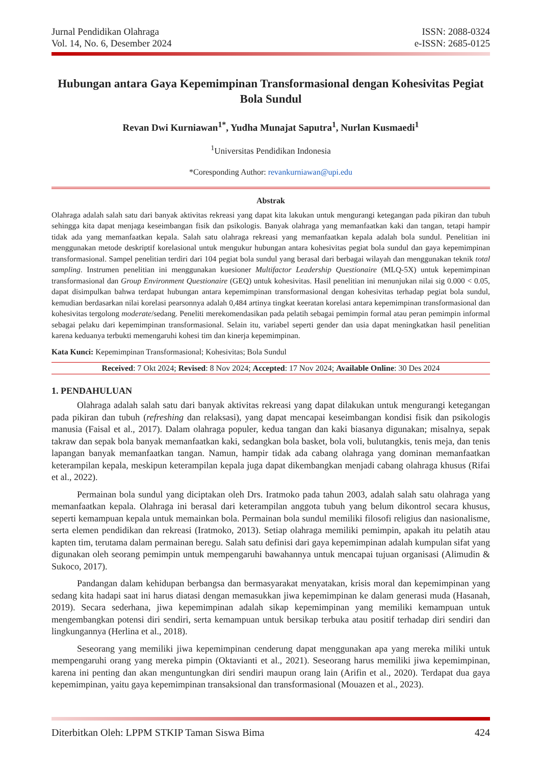Jurnal Pendidikan Olahraga
Vol. 14, No. 6, Desember 2024
ISSN: 2088-0324
e-ISSN: 2685-0125
Hubungan antara Gaya Kepemimpinan Transformasional dengan Kohesivitas Pegiat Bola Sundul
Revan Dwi Kurniawan<sup>1*</sup>, Yudha Munajat Saputra<sup>1</sup>, Nurlan Kusmaedi<sup>1</sup>
<sup>1</sup> Universitas Pendidikan Indonesia
*Coresponding Author: revankurniawan@upi.edu
Abstrak
Olahraga adalah salah satu dari banyak aktivitas rekreasi yang dapat kita lakukan untuk mengurangi ketegangan pada pikiran dan tubuh sehingga kita dapat menjaga keseimbangan fisik dan psikologis. Banyak olahraga yang memanfaatkan kaki dan tangan, tetapi hampir tidak ada yang memanfaatkan kepala. Salah satu olahraga rekreasi yang memanfaatkan kepala adalah bola sundul. Penelitian ini menggunakan metode deskriptif korelasional untuk mengukur hubungan antara kohesivitas pegiat bola sundul dan gaya kepemimpinan transformasional. Sampel penelitian terdiri dari 104 pegiat bola sundul yang berasal dari berbagai wilayah dan menggunakan teknik total sampling. Instrumen penelitian ini menggunakan kuesioner Multifactor Leadership Questionaire (MLQ-5X) untuk kepemimpinan transformasional dan Group Environment Questionaire (GEQ) untuk kohesivitas. Hasil penelitian ini menunjukan nilai sig 0.000 < 0.05, dapat disimpulkan bahwa terdapat hubungan antara kepemimpinan transformasional dengan kohesivitas terhadap pegiat bola sundul, kemudian berdasarkan nilai korelasi pearsonnya adalah 0,484 artinya tingkat keeratan korelasi antara kepemimpinan transformasional dan kohesivitas tergolong moderate/sedang. Peneliti merekomendasikan pada pelatih sebagai pemimpin formal atau peran pemimpin informal sebagai pelaku dari kepemimpinan transformasional. Selain itu, variabel seperti gender dan usia dapat meningkatkan hasil penelitian karena keduanya terbukti memengaruhi kohesi tim dan kinerja kepemimpinan.
Kata Kunci: Kepemimpinan Transformasional; Kohesivitas; Bola Sundul
Received: 7 Okt 2024; Revised: 8 Nov 2024; Accepted: 17 Nov 2024; Available Online: 30 Des 2024
1. PENDAHULUAN
Olahraga adalah salah satu dari banyak aktivitas rekreasi yang dapat dilakukan untuk mengurangi ketegangan pada pikiran dan tubuh (refreshing dan relaksasi), yang dapat mencapai keseimbangan kondisi fisik dan psikologis manusia (Faisal et al., 2017). Dalam olahraga populer, kedua tangan dan kaki biasanya digunakan; misalnya, sepak takraw dan sepak bola banyak memanfaatkan kaki, sedangkan bola basket, bola voli, bulutangkis, tenis meja, dan tenis lapangan banyak memanfaatkan tangan. Namun, hampir tidak ada cabang olahraga yang dominan memanfaatkan keterampilan kepala, meskipun keterampilan kepala juga dapat dikembangkan menjadi cabang olahraga khusus (Rifai et al., 2022).
Permainan bola sundul yang diciptakan oleh Drs. Iratmoko pada tahun 2003, adalah salah satu olahraga yang memanfaatkan kepala. Olahraga ini berasal dari keterampilan anggota tubuh yang belum dikontrol secara khusus, seperti kemampuan kepala untuk memainkan bola. Permainan bola sundul memiliki filosofi religius dan nasionalisme, serta elemen pendidikan dan rekreasi (Iratmoko, 2013). Setiap olahraga memiliki pemimpin, apakah itu pelatih atau kapten tim, terutama dalam permainan beregu. Salah satu definisi dari gaya kepemimpinan adalah kumpulan sifat yang digunakan oleh seorang pemimpin untuk mempengaruhi bawahannya untuk mencapai tujuan organisasi (Alimudin & Sukoco, 2017).
Pandangan dalam kehidupan berbangsa dan bermasyarakat menyatakan, krisis moral dan kepemimpinan yang sedang kita hadapi saat ini harus diatasi dengan memasukkan jiwa kepemimpinan ke dalam generasi muda (Hasanah, 2019). Secara sederhana, jiwa kepemimpinan adalah sikap kepemimpinan yang memiliki kemampuan untuk mengembangkan potensi diri sendiri, serta kemampuan untuk bersikap terbuka atau positif terhadap diri sendiri dan lingkungannya (Herlina et al., 2018).
Seseorang yang memiliki jiwa kepemimpinan cenderung dapat menggunakan apa yang mereka miliki untuk mempengaruhi orang yang mereka pimpin (Oktavianti et al., 2021). Seseorang harus memiliki jiwa kepemimpinan, karena ini penting dan akan menguntungkan diri sendiri maupun orang lain (Arifin et al., 2020). Terdapat dua gaya kepemimpinan, yaitu gaya kepemimpinan transaksional dan transformasional (Mouazen et al., 2023).
Diterbitkan Oleh: LPPM STKIP Taman Siswa Bima
424